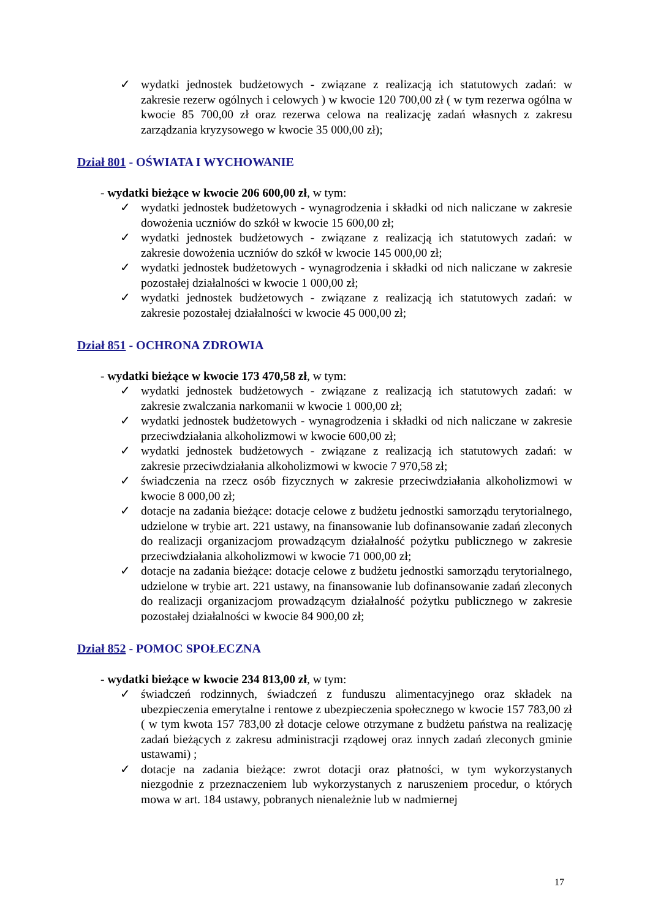✓ wydatki jednostek budżetowych - związane z realizacją ich statutowych zadań: w zakresie rezerw ogólnych i celowych ) w kwocie 120 700,00 zł ( w tym rezerwa ogólna w kwocie 85 700,00 zł oraz rezerwa celowa na realizację zadań własnych z zakresu zarządzania kryzysowego w kwocie 35 000,00 zł);
Dział 801 - OŚWIATA I WYCHOWANIE
- wydatki bieżące w kwocie 206 600,00 zł, w tym:
✓ wydatki jednostek budżetowych - wynagrodzenia i składki od nich naliczane w zakresie dowożenia uczniów do szkół w kwocie 15 600,00 zł;
✓ wydatki jednostek budżetowych - związane z realizacją ich statutowych zadań: w zakresie dowożenia uczniów do szkół w kwocie 145 000,00 zł;
✓ wydatki jednostek budżetowych - wynagrodzenia i składki od nich naliczane w zakresie pozostałej działalności w kwocie 1 000,00 zł;
✓ wydatki jednostek budżetowych - związane z realizacją ich statutowych zadań: w zakresie pozostałej działalności w kwocie 45 000,00 zł;
Dział 851 - OCHRONA ZDROWIA
- wydatki bieżące w kwocie 173 470,58 zł, w tym:
✓ wydatki jednostek budżetowych - związane z realizacją ich statutowych zadań: w zakresie zwalczania narkomanii w kwocie 1 000,00 zł;
✓ wydatki jednostek budżetowych - wynagrodzenia i składki od nich naliczane w zakresie przeciwdziałania alkoholizmowi w kwocie 600,00 zł;
✓ wydatki jednostek budżetowych - związane z realizacją ich statutowych zadań: w zakresie przeciwdziałania alkoholizmowi w kwocie 7 970,58 zł;
✓ świadczenia na rzecz osób fizycznych w zakresie przeciwdziałania alkoholizmowi w kwocie 8 000,00 zł;
✓ dotacje na zadania bieżące: dotacje celowe z budżetu jednostki samorządu terytorialnego, udzielone w trybie art. 221 ustawy, na finansowanie lub dofinansowanie zadań zleconych do realizacji organizacjom prowadzącym działalność pożytku publicznego w zakresie przeciwdziałania alkoholizmowi w kwocie 71 000,00 zł;
✓ dotacje na zadania bieżące: dotacje celowe z budżetu jednostki samorządu terytorialnego, udzielone w trybie art. 221 ustawy, na finansowanie lub dofinansowanie zadań zleconych do realizacji organizacjom prowadzącym działalność pożytku publicznego w zakresie pozostałej działalności w kwocie 84 900,00 zł;
Dział 852 - POMOC SPOŁECZNA
- wydatki bieżące w kwocie 234 813,00 zł, w tym:
✓ świadczeń rodzinnych, świadczeń z funduszu alimentacyjnego oraz składek na ubezpieczenia emerytalne i rentowe z ubezpieczenia społecznego w kwocie 157 783,00 zł ( w tym kwota 157 783,00 zł dotacje celowe otrzymane z budżetu państwa na realizację zadań bieżących z zakresu administracji rządowej oraz innych zadań zleconych gminie ustawami) ;
✓ dotacje na zadania bieżące: zwrot dotacji oraz płatności, w tym wykorzystanych niezgodnie z przeznaczeniem lub wykorzystanych z naruszeniem procedur, o których mowa w art. 184 ustawy, pobranych nienależnie lub w nadmiernej
17